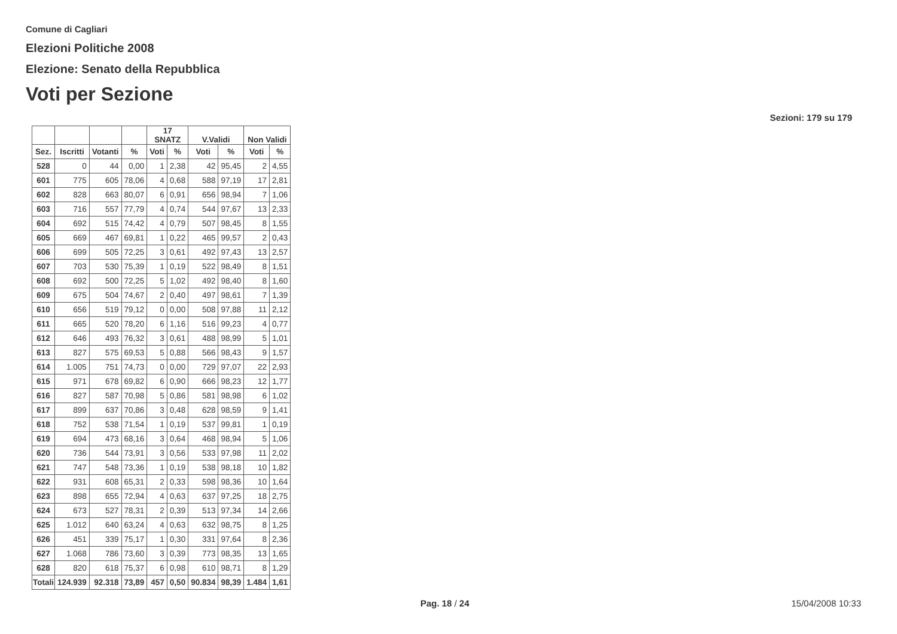Comune di Cagliari
Elezioni Politiche 2008
Elezione: Senato della Repubblica
Voti per Sezione
Sezioni: 179 su 179
| | | | | 17 SNATZ | | V.Validi | | Non Validi | |
| --- | --- | --- | --- | --- | --- | --- | --- | --- | --- |
| Sez. | Iscritti | Votanti | % | Voti | % | Voti | % | Voti | % |
| 528 | 0 | 44 | 0,00 | 1 | 2,38 | 42 | 95,45 | 2 | 4,55 |
| 601 | 775 | 605 | 78,06 | 4 | 0,68 | 588 | 97,19 | 17 | 2,81 |
| 602 | 828 | 663 | 80,07 | 6 | 0,91 | 656 | 98,94 | 7 | 1,06 |
| 603 | 716 | 557 | 77,79 | 4 | 0,74 | 544 | 97,67 | 13 | 2,33 |
| 604 | 692 | 515 | 74,42 | 4 | 0,79 | 507 | 98,45 | 8 | 1,55 |
| 605 | 669 | 467 | 69,81 | 1 | 0,22 | 465 | 99,57 | 2 | 0,43 |
| 606 | 699 | 505 | 72,25 | 3 | 0,61 | 492 | 97,43 | 13 | 2,57 |
| 607 | 703 | 530 | 75,39 | 1 | 0,19 | 522 | 98,49 | 8 | 1,51 |
| 608 | 692 | 500 | 72,25 | 5 | 1,02 | 492 | 98,40 | 8 | 1,60 |
| 609 | 675 | 504 | 74,67 | 2 | 0,40 | 497 | 98,61 | 7 | 1,39 |
| 610 | 656 | 519 | 79,12 | 0 | 0,00 | 508 | 97,88 | 11 | 2,12 |
| 611 | 665 | 520 | 78,20 | 6 | 1,16 | 516 | 99,23 | 4 | 0,77 |
| 612 | 646 | 493 | 76,32 | 3 | 0,61 | 488 | 98,99 | 5 | 1,01 |
| 613 | 827 | 575 | 69,53 | 5 | 0,88 | 566 | 98,43 | 9 | 1,57 |
| 614 | 1.005 | 751 | 74,73 | 0 | 0,00 | 729 | 97,07 | 22 | 2,93 |
| 615 | 971 | 678 | 69,82 | 6 | 0,90 | 666 | 98,23 | 12 | 1,77 |
| 616 | 827 | 587 | 70,98 | 5 | 0,86 | 581 | 98,98 | 6 | 1,02 |
| 617 | 899 | 637 | 70,86 | 3 | 0,48 | 628 | 98,59 | 9 | 1,41 |
| 618 | 752 | 538 | 71,54 | 1 | 0,19 | 537 | 99,81 | 1 | 0,19 |
| 619 | 694 | 473 | 68,16 | 3 | 0,64 | 468 | 98,94 | 5 | 1,06 |
| 620 | 736 | 544 | 73,91 | 3 | 0,56 | 533 | 97,98 | 11 | 2,02 |
| 621 | 747 | 548 | 73,36 | 1 | 0,19 | 538 | 98,18 | 10 | 1,82 |
| 622 | 931 | 608 | 65,31 | 2 | 0,33 | 598 | 98,36 | 10 | 1,64 |
| 623 | 898 | 655 | 72,94 | 4 | 0,63 | 637 | 97,25 | 18 | 2,75 |
| 624 | 673 | 527 | 78,31 | 2 | 0,39 | 513 | 97,34 | 14 | 2,66 |
| 625 | 1.012 | 640 | 63,24 | 4 | 0,63 | 632 | 98,75 | 8 | 1,25 |
| 626 | 451 | 339 | 75,17 | 1 | 0,30 | 331 | 97,64 | 8 | 2,36 |
| 627 | 1.068 | 786 | 73,60 | 3 | 0,39 | 773 | 98,35 | 13 | 1,65 |
| 628 | 820 | 618 | 75,37 | 6 | 0,98 | 610 | 98,71 | 8 | 1,29 |
| Totali | 124.939 | 92.318 | 73,89 | 457 | 0,50 | 90.834 | 98,39 | 1.484 | 1,61 |
Pag. 18 / 24 15/04/2008 10:33